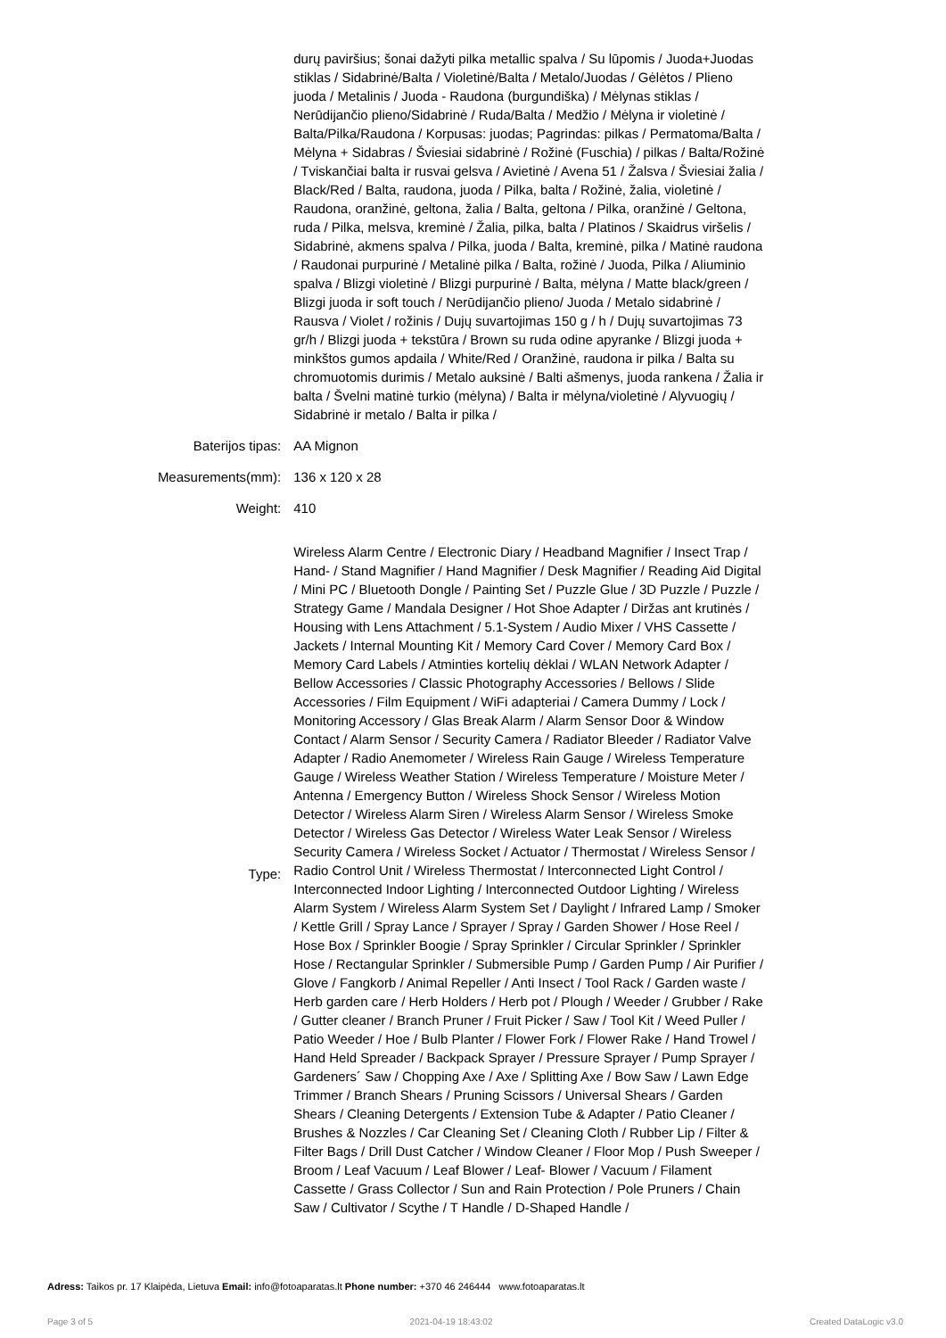| | durų paviršius; šonai dažyti pilka metallic spalva / Su lūpomis / Juoda+Juodas stiklas / Sidabrinė/Balta / Violetinė/Balta / Metalo/Juodas / Gėlėtos / Plieno juoda / Metalinis / Juoda - Raudona (burgundiška) / Mėlynas stiklas / Nerūdijančio plieno/Sidabrinė / Ruda/Balta / Medžio / Mėlyna ir violetinė / Balta/Pilka/Raudona / Korpusas: juodas; Pagrindas: pilkas / Permatoma/Balta / Mėlyna + Sidabras / Šviesiai sidabrinė / Rožinė (Fuschia) / pilkas / Balta/Rožinė / Tviskančiai balta ir rusvai gelsva / Avietinė / Avena 51 / Žalsva / Šviesiai žalia / Black/Red / Balta, raudona, juoda / Pilka, balta / Rožinė, žalia, violetinė / Raudona, oranžinė, geltona, žalia / Balta, geltona / Pilka, oranžinė / Geltona, ruda / Pilka, melsva, kreminė / Žalia, pilka, balta / Platinos / Skaidrus viršelis / Sidabrinė, akmens spalva / Pilka, juoda / Balta, kreminė, pilka / Matinė raudona / Raudonai purpurinė / Metalinė pilka / Balta, rožinė / Juoda, Pilka / Aliuminio spalva / Blizgi violetinė / Blizgi purpurinė / Balta, mėlyna / Matte black/green / Blizgi juoda ir soft touch / Nerūdijančio plieno/ Juoda / Metalo sidabrinė / Rausva / Violet / rožinis / Dujų suvartojimas 150 g / h / Dujų suvartojimas 73 gr/h / Blizgi juoda + tekstūra / Brown su ruda odine apyranke / Blizgi juoda + minkštos gumos apdaila / White/Red / Oranžinė, raudona ir pilka / Balta su chromuotomis durimis / Metalo auksinė / Balti ašmenys, juoda rankena / Žalia ir balta / Švelni matinė turkio (mėlyna) / Balta ir mėlyna/violetinė / Alyvuogių / Sidabrinė ir metalo / Balta ir pilka / |
| Baterijos tipas: | AA Mignon |
| Measurements(mm): | 136 x 120 x 28 |
| Weight: | 410 |
| Type: | Wireless Alarm Centre / Electronic Diary / Headband Magnifier / Insect Trap / Hand- / Stand Magnifier / Hand Magnifier / Desk Magnifier / Reading Aid Digital / Mini PC / Bluetooth Dongle / Painting Set / Puzzle Glue / 3D Puzzle / Puzzle / Strategy Game / Mandala Designer / Hot Shoe Adapter / Diržas ant krutinės / Housing with Lens Attachment / 5.1-System / Audio Mixer / VHS Cassette / Jackets / Internal Mounting Kit / Memory Card Cover / Memory Card Box / Memory Card Labels / Atminties kortelių dėklai / WLAN Network Adapter / Bellow Accessories / Classic Photography Accessories / Bellows / Slide Accessories / Film Equipment / WiFi adapteriai / Camera Dummy / Lock / Monitoring Accessory / Glas Break Alarm / Alarm Sensor Door & Window Contact / Alarm Sensor / Security Camera / Radiator Bleeder / Radiator Valve Adapter / Radio Anemometer / Wireless Rain Gauge / Wireless Temperature Gauge / Wireless Weather Station / Wireless Temperature / Moisture Meter / Antenna / Emergency Button / Wireless Shock Sensor / Wireless Motion Detector / Wireless Alarm Siren / Wireless Alarm Sensor / Wireless Smoke Detector / Wireless Gas Detector / Wireless Water Leak Sensor / Wireless Security Camera / Wireless Socket / Actuator / Thermostat / Wireless Sensor / Radio Control Unit / Wireless Thermostat / Interconnected Light Control / Interconnected Indoor Lighting / Interconnected Outdoor Lighting / Wireless Alarm System / Wireless Alarm System Set / Daylight / Infrared Lamp / Smoker / Kettle Grill / Spray Lance / Sprayer / Spray / Garden Shower / Hose Reel / Hose Box / Sprinkler Boogie / Spray Sprinkler / Circular Sprinkler / Sprinkler Hose / Rectangular Sprinkler / Submersible Pump / Garden Pump / Air Purifier / Glove / Fangkorb / Animal Repeller / Anti Insect / Tool Rack / Garden waste / Herb garden care / Herb Holders / Herb pot / Plough / Weeder / Grubber / Rake / Gutter cleaner / Branch Pruner / Fruit Picker / Saw / Tool Kit / Weed Puller / Patio Weeder / Hoe / Bulb Planter / Flower Fork / Flower Rake / Hand Trowel / Hand Held Spreader / Backpack Sprayer / Pressure Sprayer / Pump Sprayer / Gardeners´ Saw / Chopping Axe / Axe / Splitting Axe / Bow Saw / Lawn Edge Trimmer / Branch Shears / Pruning Scissors / Universal Shears / Garden Shears / Cleaning Detergents / Extension Tube & Adapter / Patio Cleaner / Brushes & Nozzles / Car Cleaning Set / Cleaning Cloth / Rubber Lip / Filter & Filter Bags / Drill Dust Catcher / Window Cleaner / Floor Mop / Push Sweeper / Broom / Leaf Vacuum / Leaf Blower / Leaf- Blower / Vacuum / Filament Cassette / Grass Collector / Sun and Rain Protection / Pole Pruners / Chain Saw / Cultivator / Scythe / T Handle / D-Shaped Handle / |
Adress: Taikos pr. 17 Klaipėda, Lietuva Email: info@fotoaparatas.lt Phone number: +370 46 246444 www.fotoaparatas.lt
Page 3 of 5 2021-04-19 18:43:02 Created DataLogic v3.0